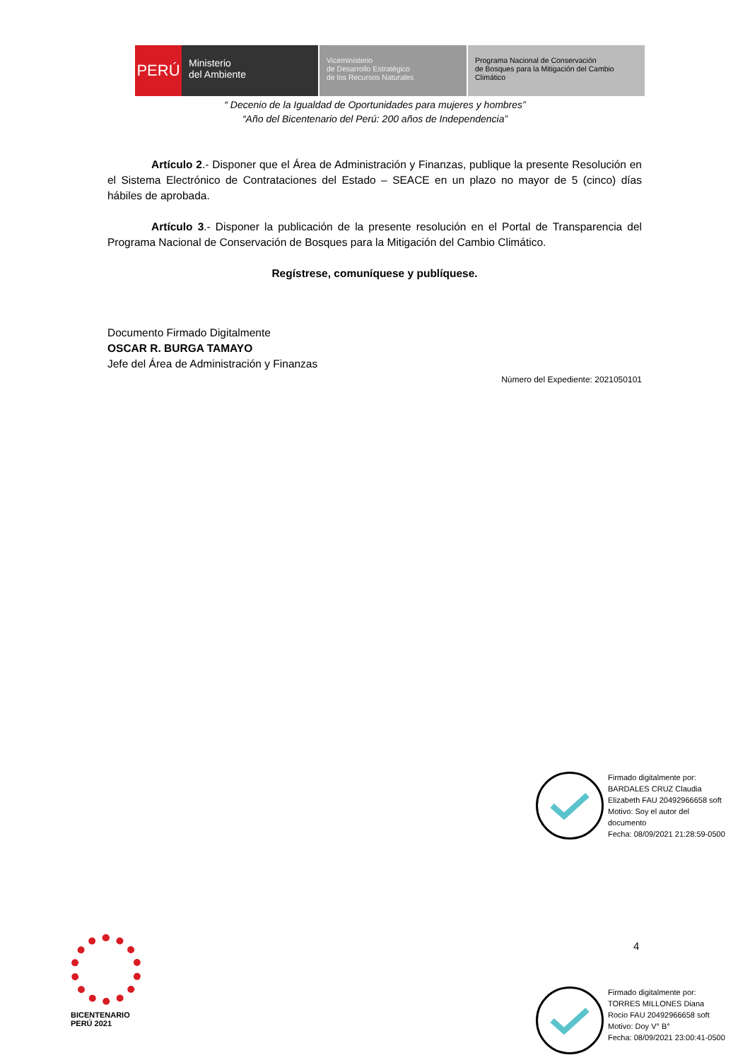PERÚ
Ministerio
del Ambiente
Viceministerio
de Desarrollo Estratégico
de los Recursos Naturales
Programa Nacional de Conservación
de Bosques para la Mitigación del Cambio
Climático
“ Decenio de la Igualdad de Oportunidades para mujeres y hombres”
“Año del Bicentenario del Perú: 200 años de Independencia”
Artículo 2.- Disponer que el Área de Administración y Finanzas, publique la presente Resolución en el Sistema Electrónico de Contrataciones del Estado – SEACE en un plazo no mayor de 5 (cinco) días hábiles de aprobada.
Artículo 3.- Disponer la publicación de la presente resolución en el Portal de Transparencia del Programa Nacional de Conservación de Bosques para la Mitigación del Cambio Climático.
Regístrese, comuníquese y publíquese.
Documento Firmado Digitalmente
OSCAR R. BURGA TAMAYO
Jefe del Área de Administración y Finanzas
Número del Expediente: 2021050101
Firmado digitalmente por:
BARDALES CRUZ Claudia
Elizabeth FAU 20492966658 soft
Motivo: Soy el autor del
documento
Fecha: 08/09/2021 21:28:59-0500
4
Firmado digitalmente por:
TORRES MILLONES Diana
Rocio FAU 20492966658 soft
Motivo: Doy V° B°
Fecha: 08/09/2021 23:00:41-0500
BICENTENARIO
PERÚ 2021